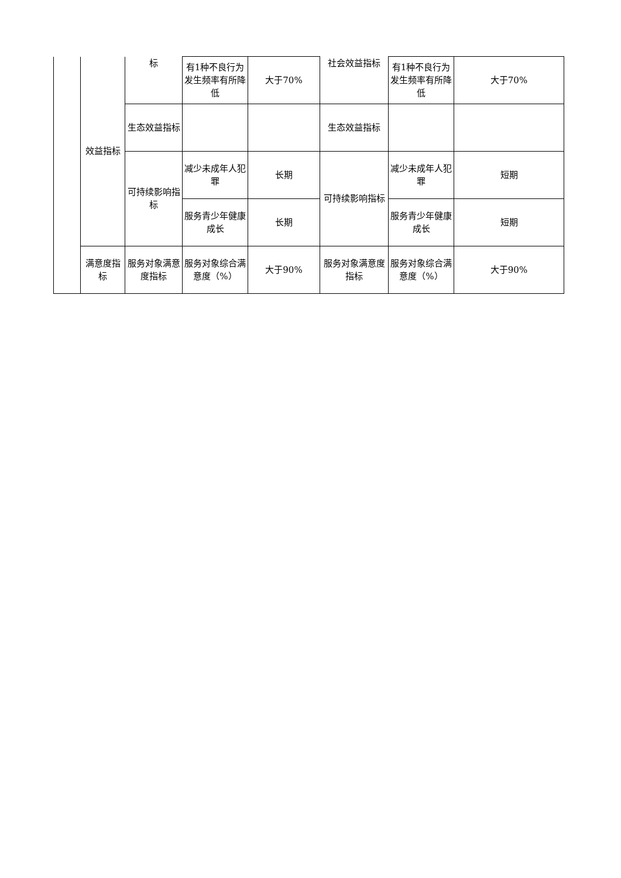| | 效益指标 | 标 | 有1种不良行为发生频率有所降低 | 大于70% | 社会效益指标 | 有1种不良行为发生频率有所降低 | 大于70% |
| | | 生态效益指标 | | | 生态效益指标 | | |
| | | 可持续影响指标 | 减少未成年人犯罪 | 长期 | 可持续影响指标 | 减少未成年人犯罪 | 短期 |
| | | | 服务青少年健康成长 | 长期 | | 服务青少年健康成长 | 短期 |
| | 满意度指标 | 服务对象满意度指标 | 服务对象综合满意度（%） | 大于90% | 服务对象满意度指标 | 服务对象综合满意度（%） | 大于90% |